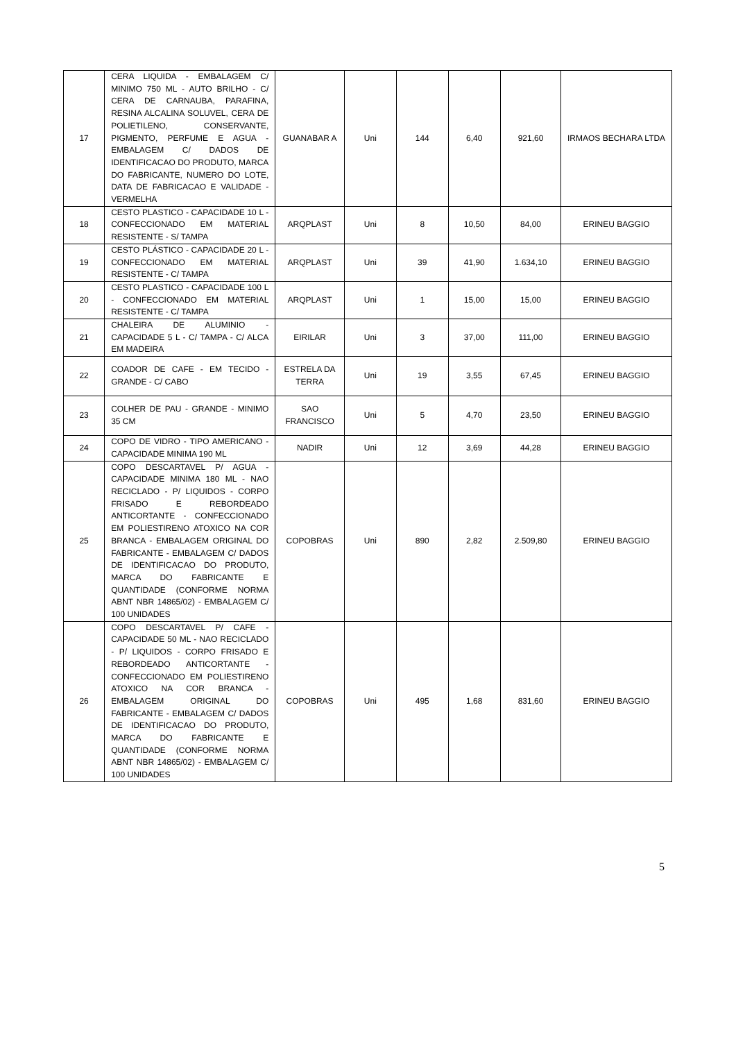| 17 | CERA LIQUIDA - EMBALAGEM C/ MINIMO 750 ML - AUTO BRILHO - C/ CERA DE CARNAUBA, PARAFINA, RESINA ALCALINA SOLUVEL, CERA DE POLIETILENO, CONSERVANTE, PIGMENTO, PERFUME E AGUA - EMBALAGEM C/ DADOS DE IDENTIFICACAO DO PRODUTO, MARCA DO FABRICANTE, NUMERO DO LOTE, DATA DE FABRICACAO E VALIDADE - VERMELHA | GUANABAR A | Uni | 144 | 6,40 | 921,60 | IRMAOS BECHARA LTDA |
| 18 | CESTO PLASTICO - CAPACIDADE 10 L - CONFECCIONADO EM MATERIAL RESISTENTE - S/ TAMPA | ARQPLAST | Uni | 8 | 10,50 | 84,00 | ERINEU BAGGIO |
| 19 | CESTO PLÁSTICO - CAPACIDADE 20 L - CONFECCIONADO EM MATERIAL RESISTENTE - C/ TAMPA | ARQPLAST | Uni | 39 | 41,90 | 1.634,10 | ERINEU BAGGIO |
| 20 | CESTO PLASTICO - CAPACIDADE 100 L - CONFECCIONADO EM MATERIAL RESISTENTE - C/ TAMPA | ARQPLAST | Uni | 1 | 15,00 | 15,00 | ERINEU BAGGIO |
| 21 | CHALEIRA DE ALUMINIO - CAPACIDADE 5 L - C/ TAMPA - C/ ALCA EM MADEIRA | EIRILAR | Uni | 3 | 37,00 | 111,00 | ERINEU BAGGIO |
| 22 | COADOR DE CAFE - EM TECIDO - GRANDE - C/ CABO | ESTRELA DA TERRA | Uni | 19 | 3,55 | 67,45 | ERINEU BAGGIO |
| 23 | COLHER DE PAU - GRANDE - MINIMO 35 CM | SAO FRANCISCO | Uni | 5 | 4,70 | 23,50 | ERINEU BAGGIO |
| 24 | COPO DE VIDRO - TIPO AMERICANO - CAPACIDADE MINIMA 190 ML | NADIR | Uni | 12 | 3,69 | 44,28 | ERINEU BAGGIO |
| 25 | COPO DESCARTAVEL P/ AGUA - CAPACIDADE MINIMA 180 ML - NAO RECICLADO - P/ LIQUIDOS - CORPO FRISADO E REBORDEADO ANTICORTANTE - CONFECCIONADO EM POLIESTIRENO ATOXICO NA COR BRANCA - EMBALAGEM ORIGINAL DO FABRICANTE - EMBALAGEM C/ DADOS DE IDENTIFICACAO DO PRODUTO, MARCA DO FABRICANTE E QUANTIDADE (CONFORME NORMA ABNT NBR 14865/02) - EMBALAGEM C/ 100 UNIDADES | COPOBRAS | Uni | 890 | 2,82 | 2.509,80 | ERINEU BAGGIO |
| 26 | COPO DESCARTAVEL P/ CAFE - CAPACIDADE 50 ML - NAO RECICLADO - P/ LIQUIDOS - CORPO FRISADO E REBORDEADO ANTICORTANTE - CONFECCIONADO EM POLIESTIRENO ATOXICO NA COR BRANCA - EMBALAGEM ORIGINAL DO FABRICANTE - EMBALAGEM C/ DADOS DE IDENTIFICACAO DO PRODUTO, MARCA DO FABRICANTE E QUANTIDADE (CONFORME NORMA ABNT NBR 14865/02) - EMBALAGEM C/ 100 UNIDADES | COPOBRAS | Uni | 495 | 1,68 | 831,60 | ERINEU BAGGIO |
5